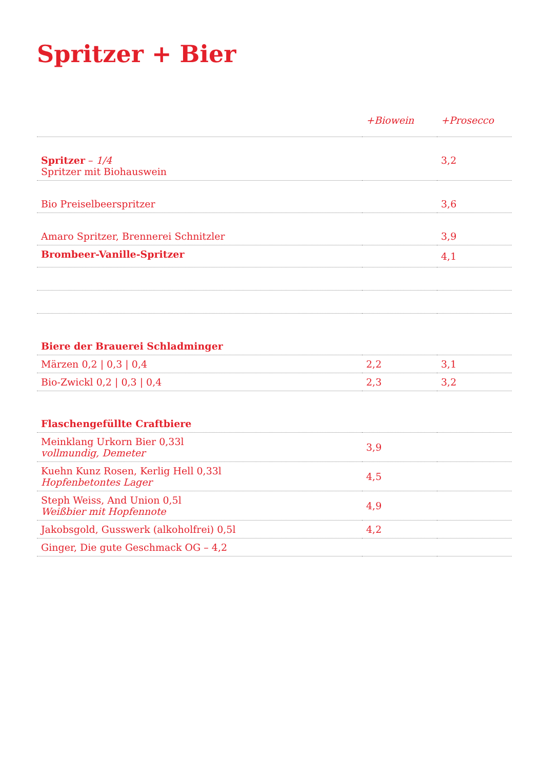Spritzer + Bier
| | +Biowein | +Prosecco |
| --- | --- | --- |
| Spritzer – 1/4 Spritzer mit Biohauswein | | 3,2 |
| Bio Preiselbeerspritzer | | 3,6 |
| Amaro Spritzer, Brennerei Schnitzler | | 3,9 |
| Brombeer-Vanille-Spritzer | | 4,1 |
| Biere der Brauerei Schladminger | | |
| Märzen 0,2 / 0,3 / 0,4 | 2,2 | 3,1 |
| Bio-Zwickl 0,2 / 0,3 / 0,4 | 2,3 | 3,2 |
| Flaschengefüllte Craftbiere | | |
| Meinklang Urkorn Bier 0,33l vollmundig, Demeter | 3,9 | |
| Kuehn Kunz Rosen, Kerlig Hell 0,33l Hopfenbetontes Lager | 4,5 | |
| Steph Weiss, And Union 0,5l Weißbier mit Hopfennote | 4,9 | |
| Jakobsgold, Gusswerk (alkoholfrei) 0,5l | 4,2 | |
| Ginger, Die gute Geschmack OG – 4,2 | | |